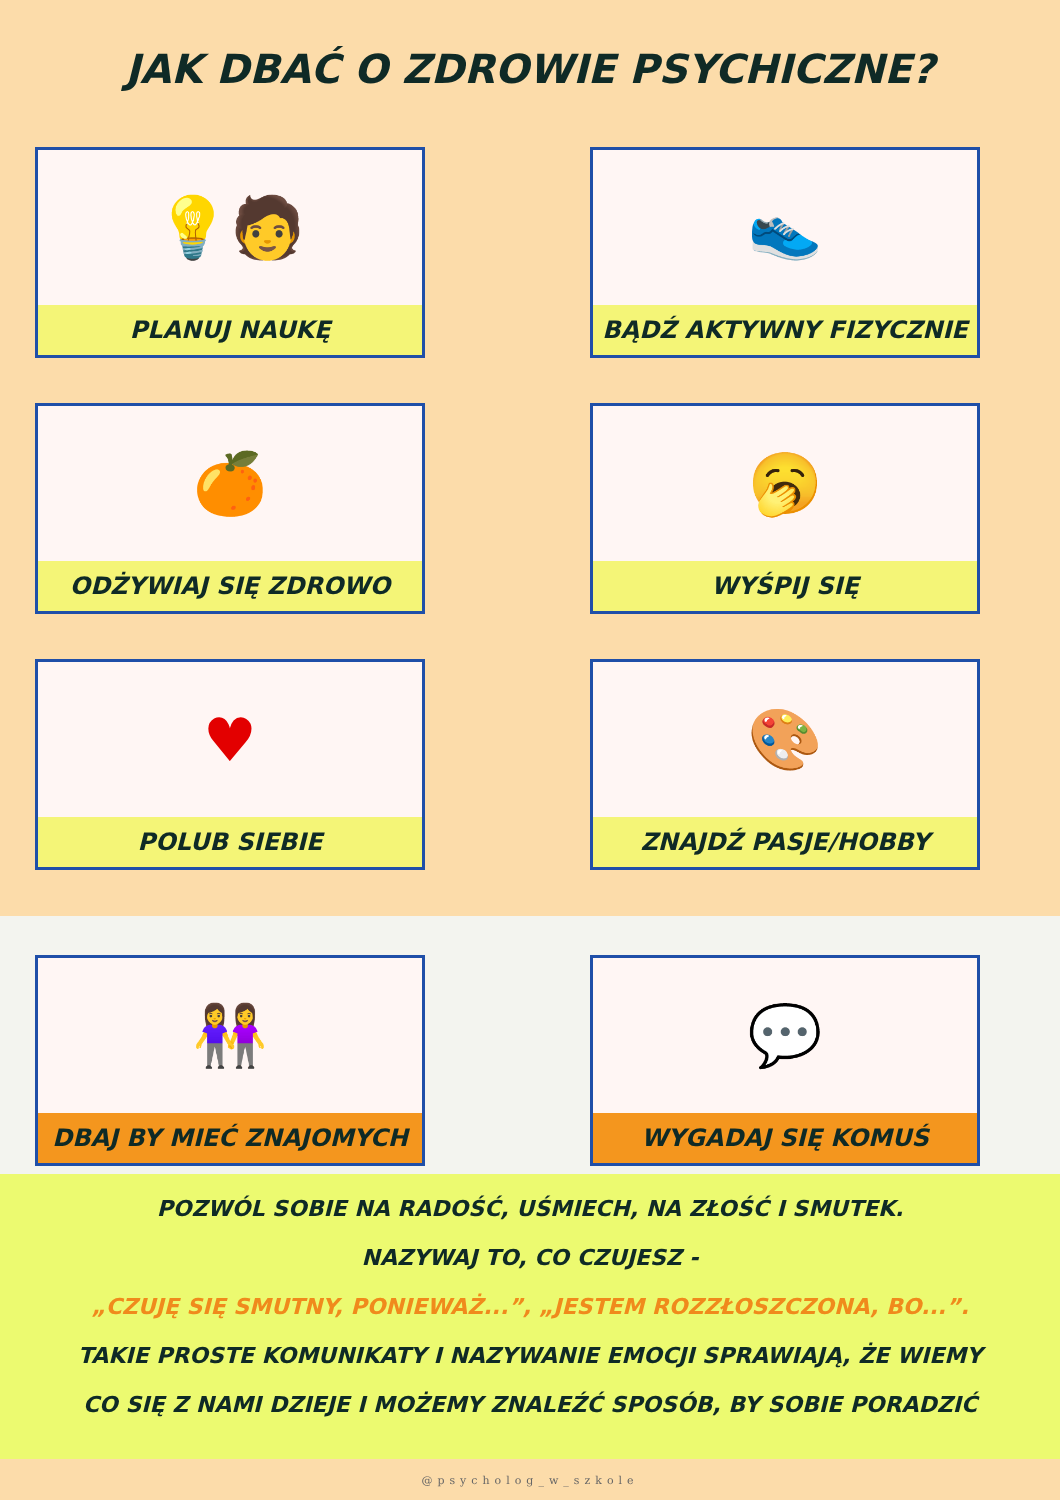JAK DBAĆ O ZDROWIE PSYCHICZNE?
💡🧑
PLANUJ NAUKĘ
👟
BĄDŹ AKTYWNY FIZYCZNIE
🍊
ODŻYWIAJ SIĘ ZDROWO
🥱
WYŚPIJ SIĘ
♥
POLUB SIEBIE
🎨
ZNAJDŹ PASJE/HOBBY
👭
DBAJ BY MIEĆ ZNAJOMYCH
💬
WYGADAJ SIĘ KOMUŚ
POZWÓL SOBIE NA RADOŚĆ, UŚMIECH, NA ZŁOŚĆ I SMUTEK.
NAZYWAJ TO, CO CZUJESZ -
„CZUJĘ SIĘ SMUTNY, PONIEWAŻ...”, „JESTEM ROZZŁOSZCZONA, BO...”.
TAKIE PROSTE KOMUNIKATY I NAZYWANIE EMOCJI SPRAWIAJĄ, ŻE WIEMY
CO SIĘ Z NAMI DZIEJE I MOŻEMY ZNALEŹĆ SPOSÓB, BY SOBIE PORADZIĆ
@psycholog_w_szkole